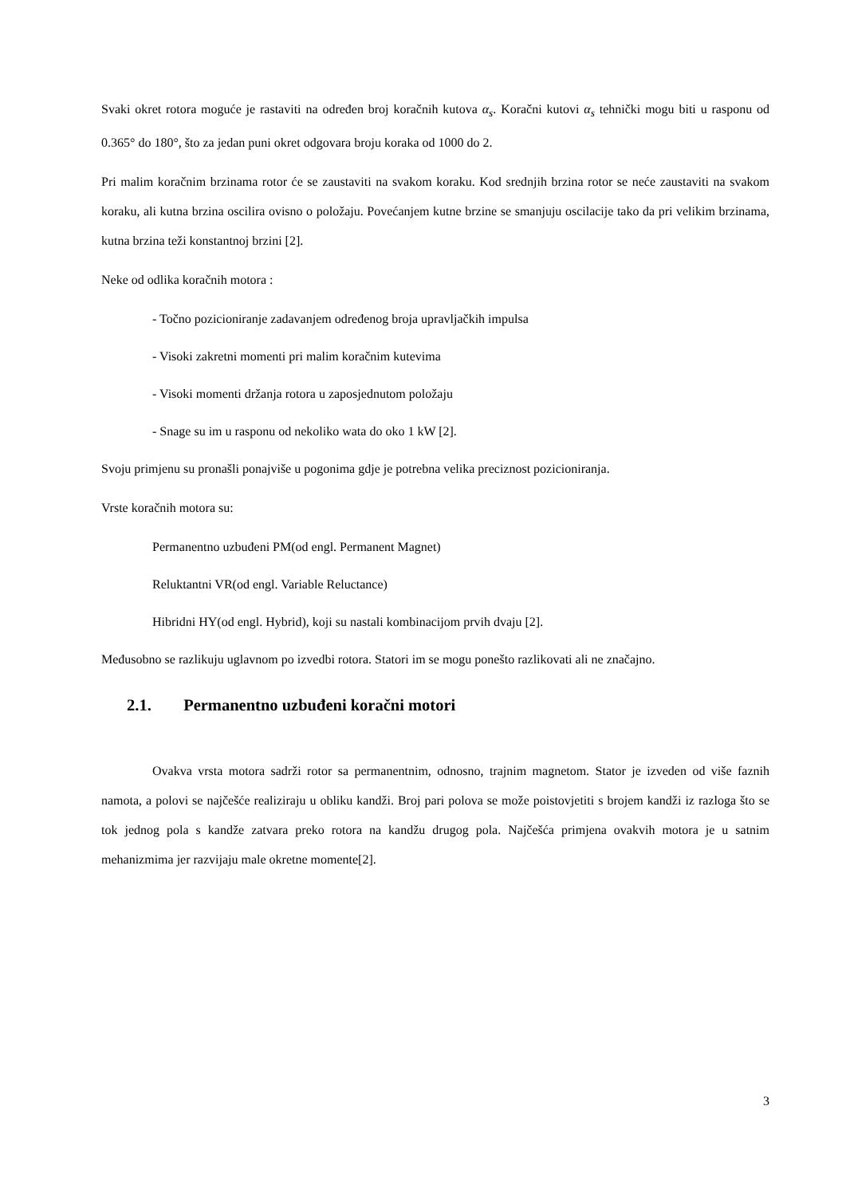Svaki okret rotora moguće je rastaviti na određen broj koračnih kutova α<sub>s</sub>. Koračni kutovi α<sub>s</sub> tehnički mogu biti u rasponu od 0.365° do 180°, što za jedan puni okret odgovara broju koraka od 1000 do 2.
Pri malim koračnim brzinama rotor će se zaustaviti na svakom koraku. Kod srednjih brzina rotor se neće zaustaviti na svakom koraku, ali kutna brzina oscilira ovisno o položaju. Povećanjem kutne brzine se smanjuju oscilacije tako da pri velikim brzinama, kutna brzina teži konstantnoj brzini [2].
Neke od odlika koračnih motora :
- Točno pozicioniranje zadavanjem određenog broja upravljačkih impulsa
- Visoki zakretni momenti pri malim koračnim kutevima
- Visoki momenti držanja rotora u zaposjednutom položaju
- Snage su im u rasponu od nekoliko wata do oko 1 kW [2].
Svoju primjenu su pronašli ponajviše u pogonima gdje je potrebna velika preciznost pozicioniranja.
Vrste koračnih motora su:
Permanentno uzbuđeni PM(od engl. Permanent Magnet)
Reluktantni VR(od engl. Variable Reluctance)
Hibridni HY(od engl. Hybrid), koji su nastali kombinacijom prvih dvaju [2].
Međusobno se razlikuju uglavnom po izvedbi rotora. Statori im se mogu ponešto razlikovati ali ne značajno.
2.1. Permanentno uzbuđeni koračni motori
Ovakva vrsta motora sadrži rotor sa permanentnim, odnosno, trajnim magnetom. Stator je izveden od više faznih namota, a polovi se najčešće realiziraju u obliku kandži. Broj pari polova se može poistovjetiti s brojem kandži iz razloga što se tok jednog pola s kandže zatvara preko rotora na kandžu drugog pola. Najčešća primjena ovakvih motora je u satnim mehanizmima jer razvijaju male okretne momente[2].
3